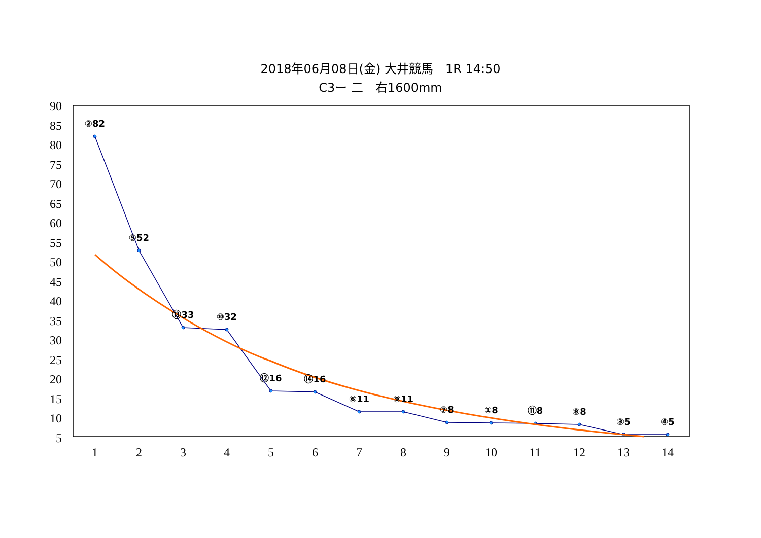2018年06月08日(金) 大井競馬　1R 14:50
C3ー 二　右1600mm
90
85
80
75
70
65
60
55
50
45
40
35
30
25
20
15
10
5
1
2
3
4
5
6
7
8
9
10
11
12
13
14
②82
⑤52
⑬33
⑩32
⑫16
⑭16
⑥11
⑨11
⑦8
①8
⑪8
⑧8
③5
④5